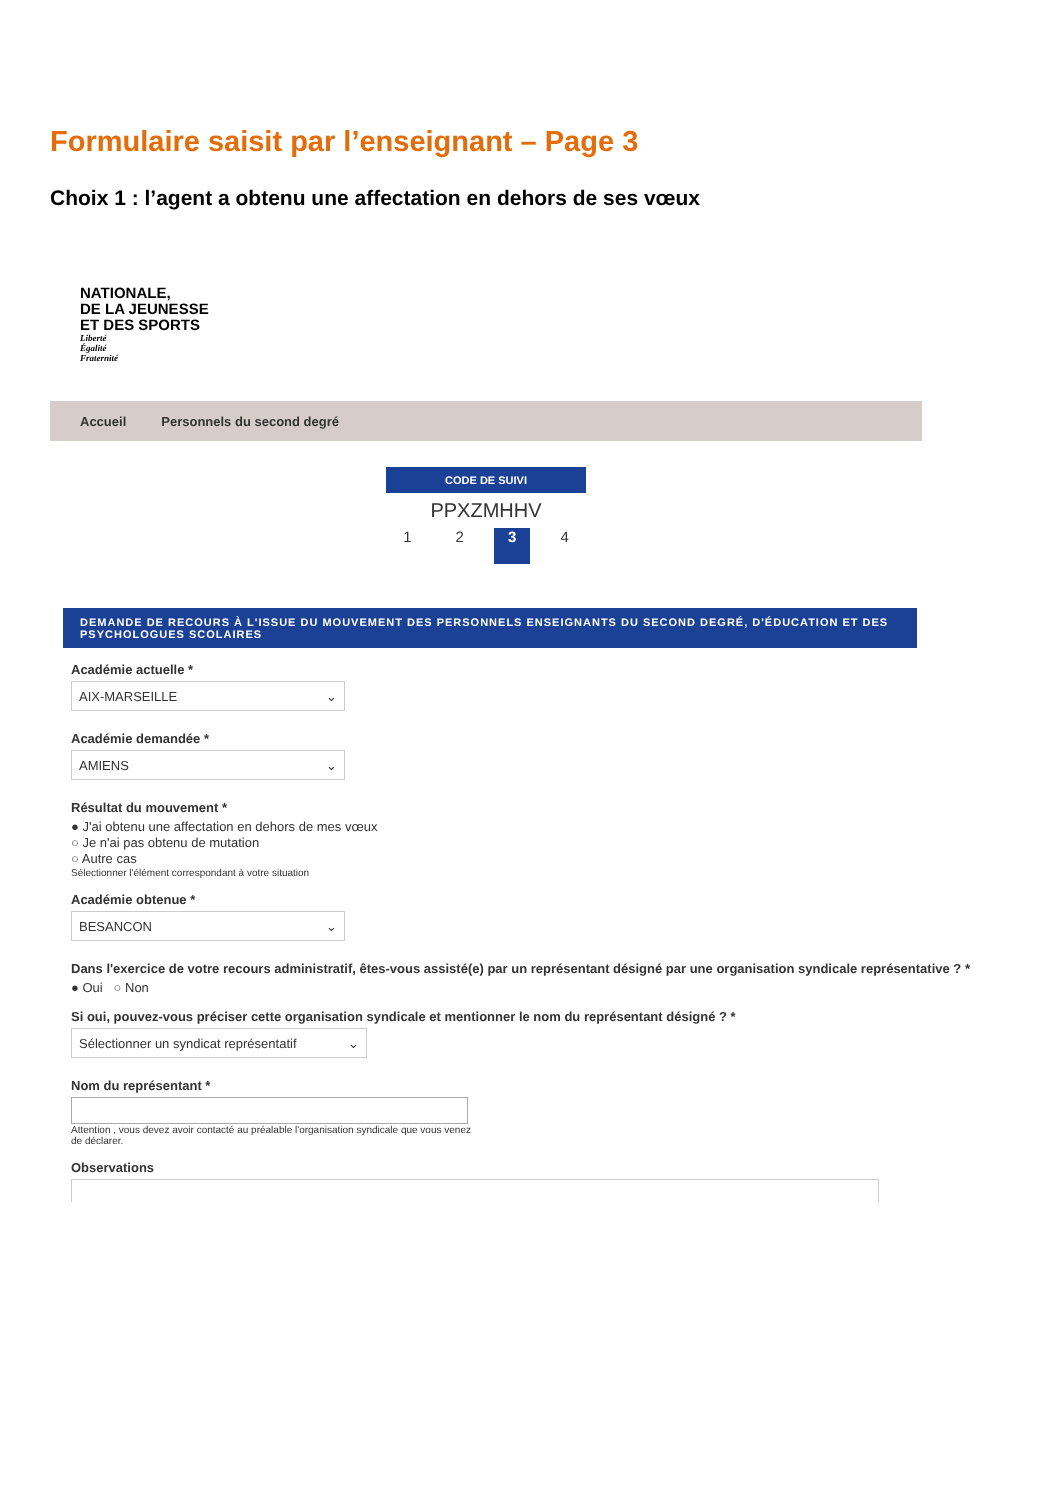Formulaire saisit par l’enseignant – Page 3
Choix 1 : l’agent a obtenu une affectation en dehors de ses vœux
NATIONALE,
DE LA JEUNESSE
ET DES SPORTS
Liberté
Égalité
Fraternité
Accueil Personnels du second degré
CODE DE SUIVI
PPXZMHHV
1 2 3 4
DEMANDE DE RECOURS À L'ISSUE DU MOUVEMENT DES PERSONNELS ENSEIGNANTS DU SECOND DEGRÉ, D'ÉDUCATION ET DES PSYCHOLOGUES SCOLAIRES
Académie actuelle *
AIX-MARSEILLE ⌄
Académie demandée *
AMIENS ⌄
Résultat du mouvement *
● J'ai obtenu une affectation en dehors de mes vœux
○ Je n'ai pas obtenu de mutation
○ Autre cas
Sélectionner l'élément correspondant à votre situation
Académie obtenue *
BESANCON ⌄
Dans l'exercice de votre recours administratif, êtes-vous assisté(e) par un représentant désigné par une organisation syndicale représentative ? *
● Oui ○ Non
Si oui, pouvez-vous préciser cette organisation syndicale et mentionner le nom du représentant désigné ? *
Sélectionner un syndicat représentatif ⌄
Nom du représentant *
Attention , vous devez avoir contacté au préalable l'organisation syndicale que vous venez de déclarer.
Observations